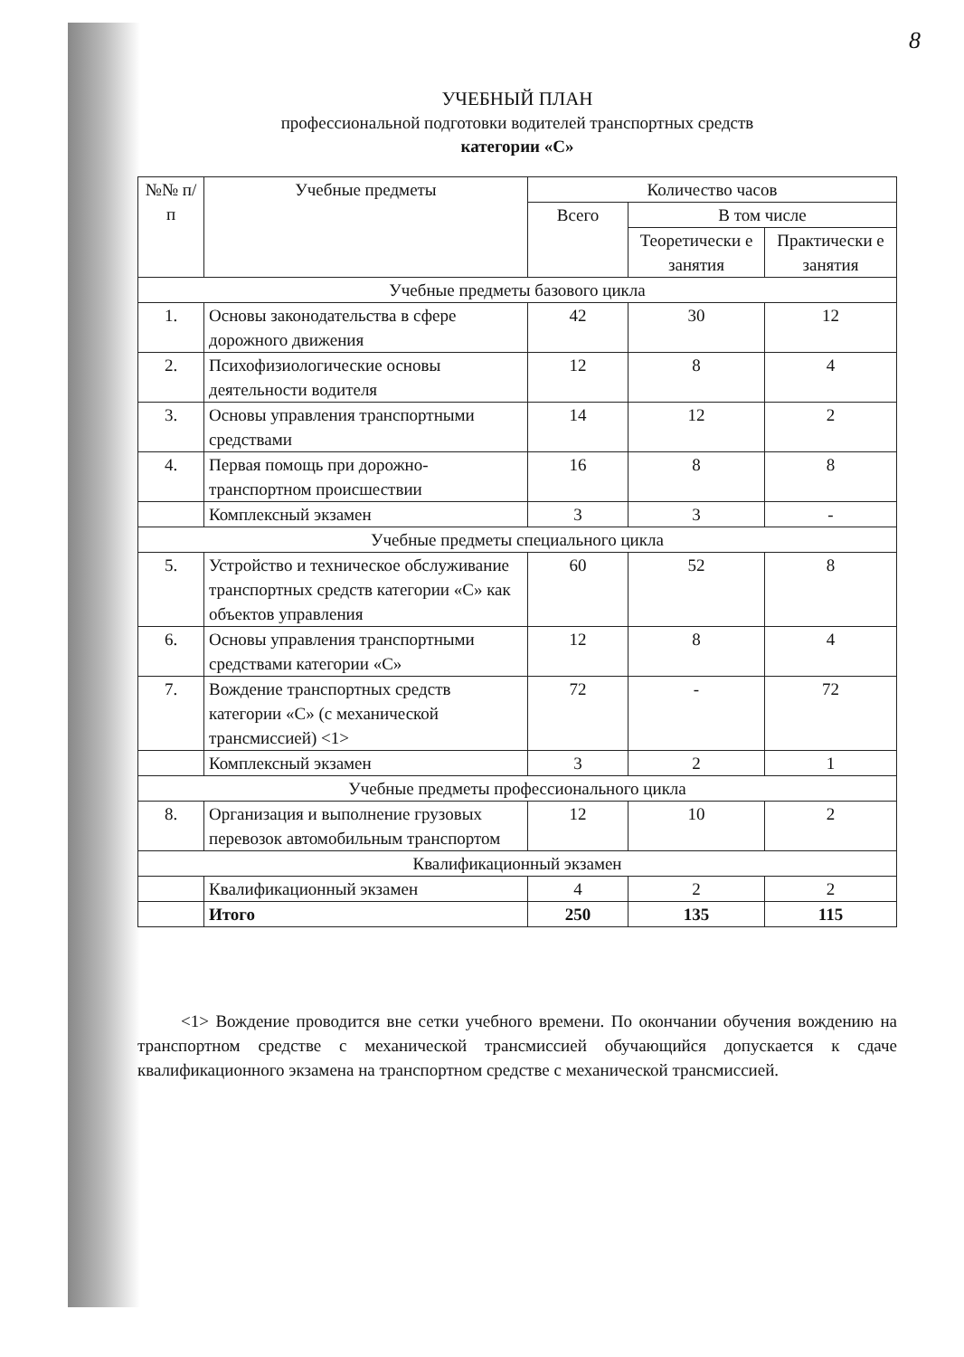8
УЧЕБНЫЙ ПЛАН
профессиональной подготовки водителей транспортных средств
категории «С»
| №№ п/п | Учебные предметы | Количество часов | | |
| --- | --- | --- | --- | --- |
| | | Всего | В том числе | |
| | | | Теоретически е занятия | Практически е занятия |
| Учебные предметы базового цикла | | | | |
| 1. | Основы законодательства в сфере дорожного движения | 42 | 30 | 12 |
| 2. | Психофизиологические основы деятельности водителя | 12 | 8 | 4 |
| 3. | Основы управления транспортными средствами | 14 | 12 | 2 |
| 4. | Первая помощь при дорожно-транспортном происшествии | 16 | 8 | 8 |
| | Комплексный экзамен | 3 | 3 | - |
| Учебные предметы специального цикла | | | | |
| 5. | Устройство и техническое обслуживание транспортных средств категории «С» как объектов управления | 60 | 52 | 8 |
| 6. | Основы управления транспортными средствами категории «С» | 12 | 8 | 4 |
| 7. | Вождение транспортных средств категории «С» (с механической трансмиссией) <1> | 72 | - | 72 |
| | Комплексный экзамен | 3 | 2 | 1 |
| Учебные предметы профессионального цикла | | | | |
| 8. | Организация и выполнение грузовых перевозок автомобильным транспортом | 12 | 10 | 2 |
| Квалификационный экзамен | | | | |
| | Квалификационный экзамен | 4 | 2 | 2 |
| | Итого | 250 | 135 | 115 |
<1> Вождение проводится вне сетки учебного времени. По окончании обучения вождению на транспортном средстве с механической трансмиссией обучающийся допускается к сдаче квалификационного экзамена на транспортном средстве с механической трансмиссией.